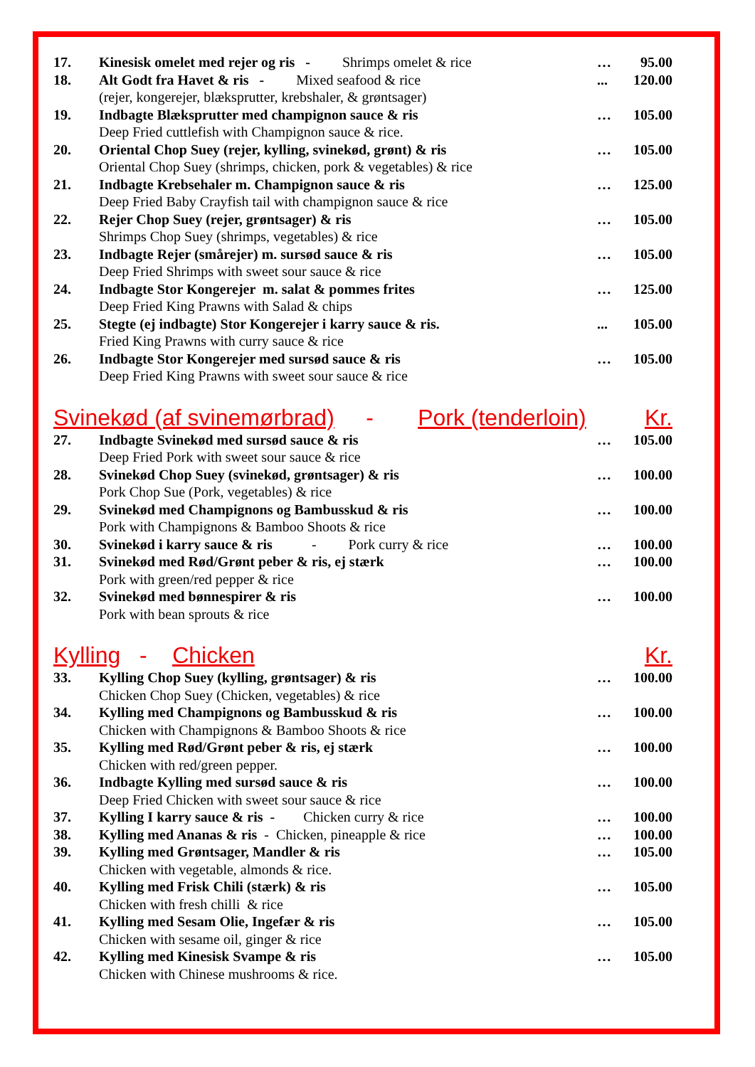| 17. | Kinesisk omelet med rejer og ris - Shrimps omelet & rice | … | 95.00 |
| 18. | Alt Godt fra Havet & ris - Mixed seafood & rice (rejer, kongerejer, blæksprutter, krebshaler, & grøntsager) | ... | 120.00 |
| 19. | Indbagte Blæksprutter med champignon sauce & ris Deep Fried cuttlefish with Champignon sauce & rice. | … | 105.00 |
| 20. | Oriental Chop Suey (rejer, kylling, svinekød, grønt) & ris Oriental Chop Suey (shrimps, chicken, pork & vegetables) & rice | … | 105.00 |
| 21. | Indbagte Krebsehaler m. Champignon sauce & ris Deep Fried Baby Crayfish tail with champignon sauce & rice | … | 125.00 |
| 22. | Rejer Chop Suey (rejer, grøntsager) & ris Shrimps Chop Suey (shrimps, vegetables) & rice | … | 105.00 |
| 23. | Indbagte Rejer (smårejer) m. sursød sauce & ris Deep Fried Shrimps with sweet sour sauce & rice | … | 105.00 |
| 24. | Indbagte Stor Kongerejer m. salat & pommes frites Deep Fried King Prawns with Salad & chips | … | 125.00 |
| 25. | Stegte (ej indbagte) Stor Kongerejer i karry sauce & ris. Fried King Prawns with curry sauce & rice | ... | 105.00 |
| 26. | Indbagte Stor Kongerejer med sursød sauce & ris Deep Fried King Prawns with sweet sour sauce & rice | … | 105.00 |
Svinekød (af svinemørbrad) - Pork (tenderloin) Kr.
| 27. | Indbagte Svinekød med sursød sauce & ris Deep Fried Pork with sweet sour sauce & rice | … | 105.00 |
| 28. | Svinekød Chop Suey (svinekød, grøntsager) & ris Pork Chop Sue (Pork, vegetables) & rice | … | 100.00 |
| 29. | Svinekød med Champignons og Bambusskud & ris Pork with Champignons & Bamboo Shoots & rice | … | 100.00 |
| 30. | Svinekød i karry sauce & ris - Pork curry & rice | … | 100.00 |
| 31. | Svinekød med Rød/Grønt peber & ris, ej stærk Pork with green/red pepper & rice | … | 100.00 |
| 32. | Svinekød med bønnespirer & ris Pork with bean sprouts & rice | … | 100.00 |
Kylling - Chicken Kr.
| 33. | Kylling Chop Suey (kylling, grøntsager) & ris Chicken Chop Suey (Chicken, vegetables) & rice | … | 100.00 |
| 34. | Kylling med Champignons og Bambusskud & ris Chicken with Champignons & Bamboo Shoots & rice | … | 100.00 |
| 35. | Kylling med Rød/Grønt peber & ris, ej stærk Chicken with red/green pepper. | … | 100.00 |
| 36. | Indbagte Kylling med sursød sauce & ris Deep Fried Chicken with sweet sour sauce & rice | … | 100.00 |
| 37. | Kylling I karry sauce & ris - Chicken curry & rice | … | 100.00 |
| 38. | Kylling med Ananas & ris - Chicken, pineapple & rice | … | 100.00 |
| 39. | Kylling med Grøntsager, Mandler & ris Chicken with vegetable, almonds & rice. | … | 105.00 |
| 40. | Kylling med Frisk Chili (stærk) & ris Chicken with fresh chilli & rice | … | 105.00 |
| 41. | Kylling med Sesam Olie, Ingefær & ris Chicken with sesame oil, ginger & rice | … | 105.00 |
| 42. | Kylling med Kinesisk Svampe & ris Chicken with Chinese mushrooms & rice. | … | 105.00 |